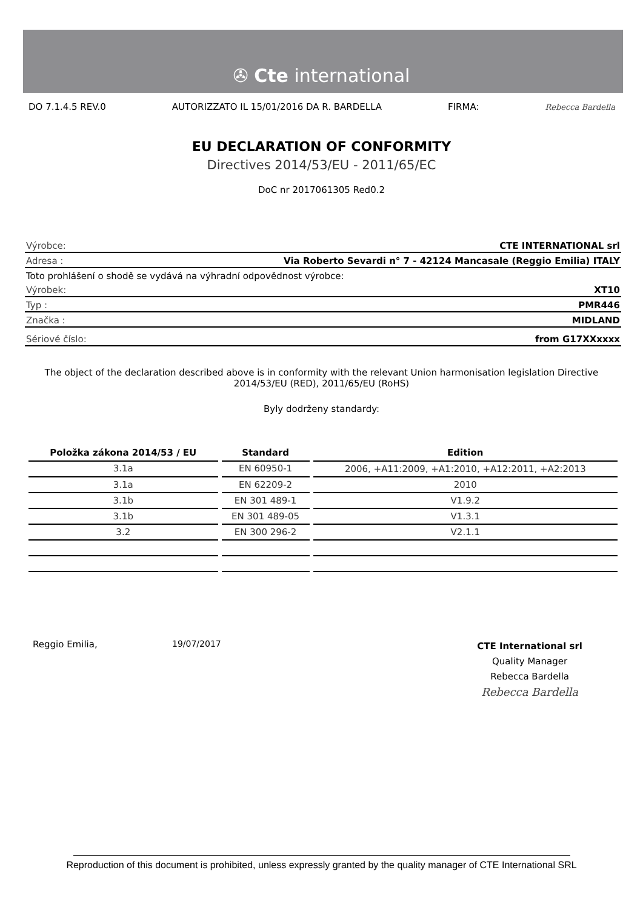✇ Cte international
DO 7.1.4.5 REV.0 AUTORIZZATO IL 15/01/2016 DA R. BARDELLA FIRMA: Rebecca Bardella
EU DECLARATION OF CONFORMITY
Directives 2014/53/EU - 2011/65/EC
DoC nr 2017061305 Red0.2
Výrobce: CTE INTERNATIONAL srl
Adresa : Via Roberto Sevardi n° 7 - 42124 Mancasale (Reggio Emilia) ITALY
Toto prohlášení o shodě se vydává na výhradní odpovědnost výrobce:
Výrobek: XT10
Typ : PMR446
Značka : MIDLAND
Sériové číslo: from G17XXxxxx
The object of the declaration described above is in conformity with the relevant Union harmonisation legislation Directive 2014/53/EU (RED), 2011/65/EU (RoHS)
Byly dodrženy standardy:
| Položka zákona 2014/53 / EU | Standard | Edition |
| --- | --- | --- |
| 3.1a | EN 60950-1 | 2006, +A11:2009, +A1:2010, +A12:2011, +A2:2013 |
| 3.1a | EN 62209-2 | 2010 |
| 3.1b | EN 301 489-1 | V1.9.2 |
| 3.1b | EN 301 489-05 | V1.3.1 |
| 3.2 | EN 300 296-2 | V2.1.1 |
Reggio Emilia, 19/07/2017
CTE International srl
Quality Manager
Rebecca Bardella
Rebecca Bardella
Reproduction of this document is prohibited, unless expressly granted by the quality manager of CTE International SRL